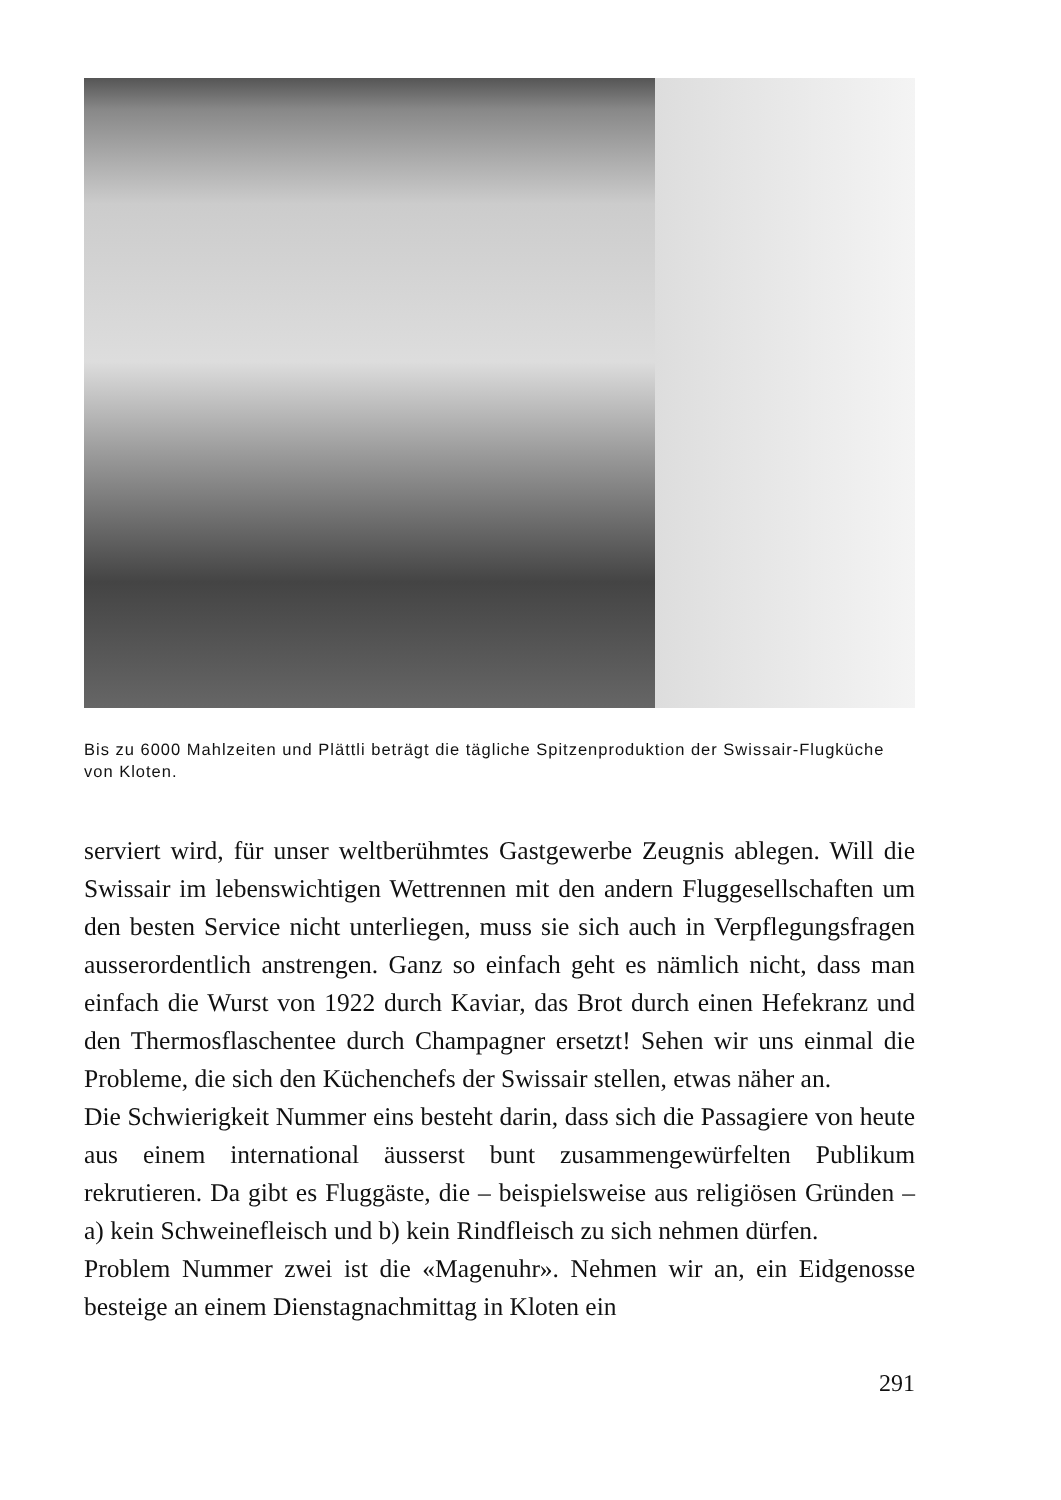Bis zu 6000 Mahlzeiten und Plättli beträgt die tägliche Spitzenproduktion der Swissair-Flugküche von Kloten.
serviert wird, für unser weltberühmtes Gastgewerbe Zeugnis ablegen. Will die Swissair im lebenswichtigen Wettrennen mit den andern Fluggesellschaften um den besten Service nicht unterliegen, muss sie sich auch in Verpflegungsfragen ausserordentlich anstrengen. Ganz so einfach geht es nämlich nicht, dass man einfach die Wurst von 1922 durch Kaviar, das Brot durch einen Hefekranz und den Thermosflaschentee durch Champagner ersetzt! Sehen wir uns einmal die Probleme, die sich den Küchenchefs der Swissair stellen, etwas näher an.
Die Schwierigkeit Nummer eins besteht darin, dass sich die Passagiere von heute aus einem international äusserst bunt zusammengewürfelten Publikum rekrutieren. Da gibt es Fluggäste, die – beispielsweise aus religiösen Gründen – a) kein Schweinefleisch und b) kein Rindfleisch zu sich nehmen dürfen.
Problem Nummer zwei ist die «Magenuhr». Nehmen wir an, ein Eidgenosse besteige an einem Dienstagnachmittag in Kloten ein
291